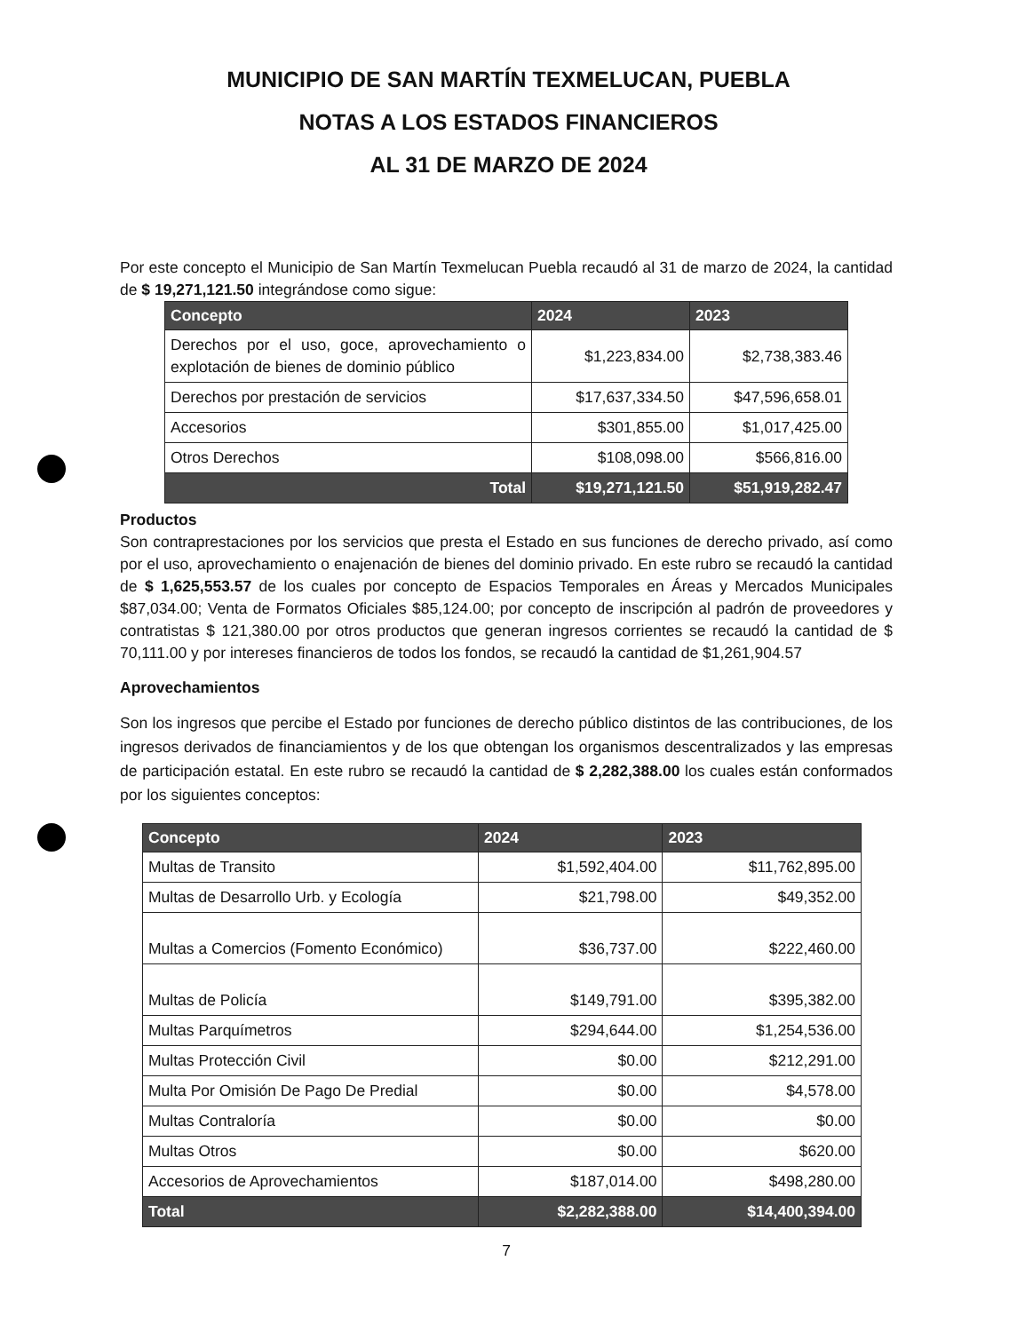MUNICIPIO DE SAN MARTÍN TEXMELUCAN, PUEBLA
NOTAS A LOS ESTADOS FINANCIEROS
AL 31 DE MARZO DE 2024
Por este concepto el Municipio de San Martín Texmelucan Puebla recaudó al 31 de marzo de 2024, la cantidad de $ 19,271,121.50 integrándose como sigue:
| Concepto | 2024 | 2023 |
| --- | --- | --- |
| Derechos por el uso, goce, aprovechamiento o explotación de bienes de dominio público | $1,223,834.00 | $2,738,383.46 |
| Derechos por prestación de servicios | $17,637,334.50 | $47,596,658.01 |
| Accesorios | $301,855.00 | $1,017,425.00 |
| Otros Derechos | $108,098.00 | $566,816.00 |
| Total | $19,271,121.50 | $51,919,282.47 |
Productos
Son contraprestaciones por los servicios que presta el Estado en sus funciones de derecho privado, así como por el uso, aprovechamiento o enajenación de bienes del dominio privado. En este rubro se recaudó la cantidad de $ 1,625,553.57 de los cuales por concepto de Espacios Temporales en Áreas y Mercados Municipales $87,034.00; Venta de Formatos Oficiales $85,124.00; por concepto de inscripción al padrón de proveedores y contratistas $ 121,380.00 por otros productos que generan ingresos corrientes se recaudó la cantidad de $ 70,111.00 y por intereses financieros de todos los fondos, se recaudó la cantidad de $1,261,904.57
Aprovechamientos
Son los ingresos que percibe el Estado por funciones de derecho público distintos de las contribuciones, de los ingresos derivados de financiamientos y de los que obtengan los organismos descentralizados y las empresas de participación estatal. En este rubro se recaudó la cantidad de $ 2,282,388.00 los cuales están conformados por los siguientes conceptos:
| Concepto | 2024 | 2023 |
| --- | --- | --- |
| Multas de Transito | $1,592,404.00 | $11,762,895.00 |
| Multas de Desarrollo Urb. y Ecología | $21,798.00 | $49,352.00 |
| Multas a Comercios (Fomento Económico) | $36,737.00 | $222,460.00 |
| Multas de Policía | $149,791.00 | $395,382.00 |
| Multas Parquímetros | $294,644.00 | $1,254,536.00 |
| Multas Protección Civil | $0.00 | $212,291.00 |
| Multa Por Omisión De Pago De Predial | $0.00 | $4,578.00 |
| Multas Contraloría | $0.00 | $0.00 |
| Multas Otros | $0.00 | $620.00 |
| Accesorios de Aprovechamientos | $187,014.00 | $498,280.00 |
| Total | $2,282,388.00 | $14,400,394.00 |
7